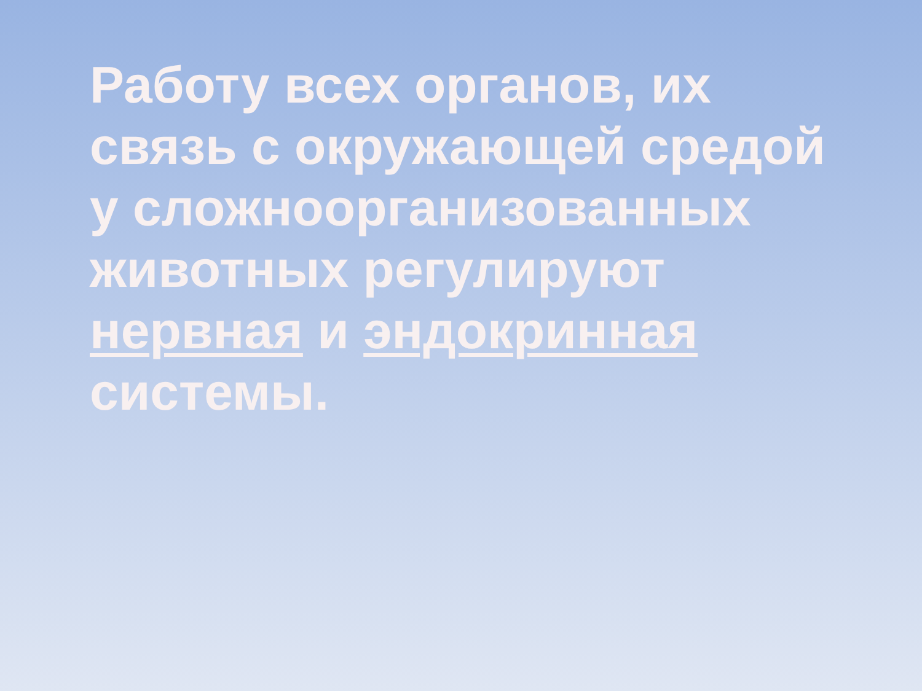Работу всех органов, их связь с окружающей средой у сложноорганизованных животных регулируют нервная и эндокринная системы.